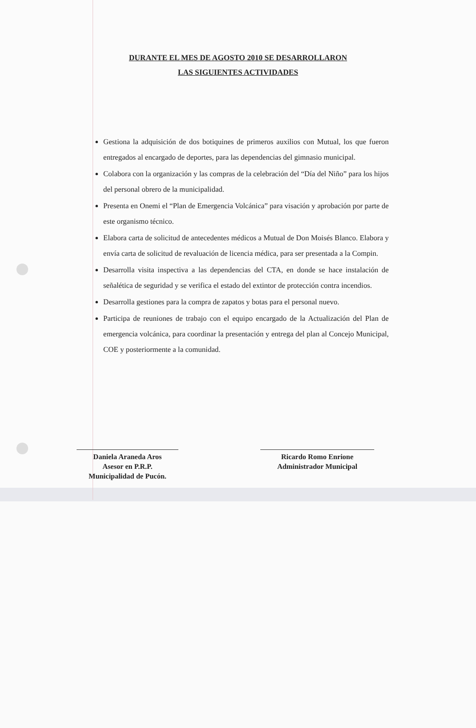DURANTE EL MES DE AGOSTO 2010 SE DESARROLLARON
LAS SIGUIENTES ACTIVIDADES
Gestiona la adquisición de dos botiquines de primeros auxilios con Mutual, los que fueron entregados al encargado de deportes, para las dependencias del gimnasio municipal.
Colabora con la organización y las compras de la celebración del “Día del Niño” para los hijos del personal obrero de la municipalidad.
Presenta en Onemi el “Plan de Emergencia Volcánica” para visación y aprobación por parte de este organismo técnico.
Elabora carta de solicitud de antecedentes médicos a Mutual de Don Moisés Blanco. Elabora y envía carta de solicitud de revaluación de licencia médica, para ser presentada a la Compin.
Desarrolla visita inspectiva a las dependencias del CTA, en donde se hace instalación de señalética de seguridad y se verifica el estado del extintor de protección contra incendios.
Desarrolla gestiones para la compra de zapatos y botas para el personal nuevo.
Participa de reuniones de trabajo con el equipo encargado de la Actualización del Plan de emergencia volcánica, para coordinar la presentación y entrega del plan al Concejo Municipal, COE y posteriormente a la comunidad.
Daniela Araneda Aros
Asesor en P.R.P.
Municipalidad de Pucón.
Ricardo Romo Enrione
Administrador Municipal